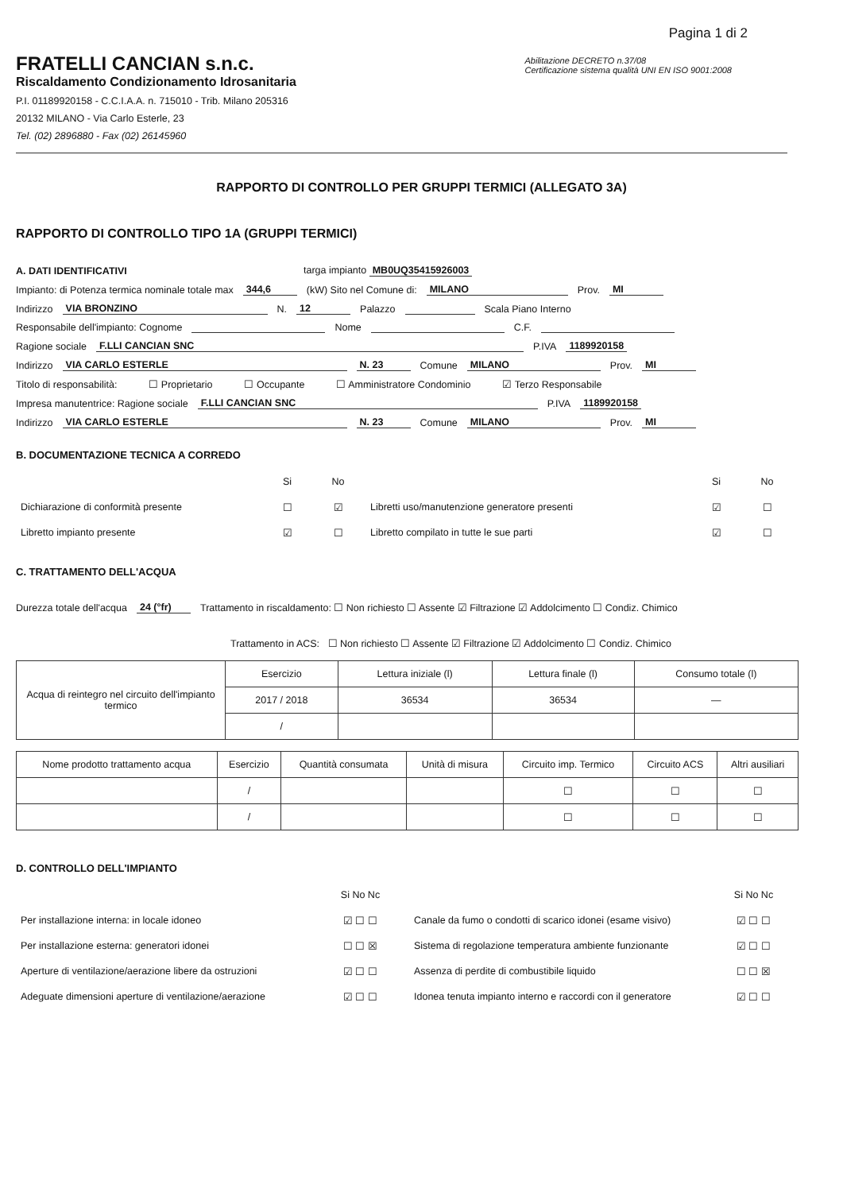Pagina 1 di 2
FRATELLI CANCIAN s.n.c.
Riscaldamento Condizionamento Idrosanitaria
P.I. 01189920158 - C.C.I.A.A. n. 715010 - Trib. Milano 205316
20132 MILANO - Via Carlo Esterle, 23
Tel. (02) 2896880 - Fax (02) 26145960
Abilitazione DECRETO n.37/08
Certificazione sistema qualità UNI EN ISO 9001:2008
RAPPORTO DI CONTROLLO PER GRUPPI TERMICI (ALLEGATO 3A)
RAPPORTO DI CONTROLLO TIPO 1A (GRUPPI TERMICI)
A. DATI IDENTIFICATIVI targa impianto MB0UQ35415926003
Impianto: di Potenza termica nominale totale max 344,6 (kW) Sito nel Comune di: MILANO Prov. MI
Indirizzo VIA BRONZINO N. 12 Palazzo Scala Piano Interno
Responsabile dell'impianto: Cognome Nome C.F.
Ragione sociale F.LLI CANCIAN SNC P.IVA 1189920158
Indirizzo VIA CARLO ESTERLE N. 23 Comune MILANO Prov. MI
Titolo di responsabilità: ☐ Proprietario ☐ Occupante ☐ Amministratore Condominio ☑ Terzo Responsabile
Impresa manutentrice: Ragione sociale F.LLI CANCIAN SNC P.IVA 1189920158
Indirizzo VIA CARLO ESTERLE N. 23 Comune MILANO Prov. MI
B. DOCUMENTAZIONE TECNICA A CORREDO
| | Si | No | | Si | No |
| Dichiarazione di conformità presente | ☐ | ☑ | Libretti uso/manutenzione generatore presenti | ☑ | ☐ |
| Libretto impianto presente | ☑ | ☐ | Libretto compilato in tutte le sue parti | ☑ | ☐ |
C. TRATTAMENTO DELL'ACQUA
Durezza totale dell'acqua 24 (°fr) Trattamento in riscaldamento: ☐ Non richiesto ☐ Assente ☑ Filtrazione ☑ Addolcimento ☐ Condiz. Chimico
Trattamento in ACS: ☐ Non richiesto ☐ Assente ☑ Filtrazione ☑ Addolcimento ☐ Condiz. Chimico
| Acqua di reintegro nel circuito dell'impianto termico | Esercizio | Lettura iniziale (l) | Lettura finale (l) | Consumo totale (l) |
| | 2017 / 2018 | 36534 | 36534 | — |
| | / | | | |
| Nome prodotto trattamento acqua | Esercizio | Quantità consumata | Unità di misura | Circuito imp. Termico | Circuito ACS | Altri ausiliari |
| --- | --- | --- | --- | --- | --- | --- |
| | / | | | ☐ | ☐ | ☐ |
| | / | | | ☐ | ☐ | ☐ |
D. CONTROLLO DELL'IMPIANTO
| | Si No Nc | | Si No Nc |
| Per installazione interna: in locale idoneo | ☑ ☐ ☐ | Canale da fumo o condotti di scarico idonei (esame visivo) | ☑ ☐ ☐ |
| Per installazione esterna: generatori idonei | ☐ ☐ ☒ | Sistema di regolazione temperatura ambiente funzionante | ☑ ☐ ☐ |
| Aperture di ventilazione/aerazione libere da ostruzioni | ☑ ☐ ☐ | Assenza di perdite di combustibile liquido | ☐ ☐ ☒ |
| Adeguate dimensioni aperture di ventilazione/aerazione | ☑ ☐ ☐ | Idonea tenuta impianto interno e raccordi con il generatore | ☑ ☐ ☐ |